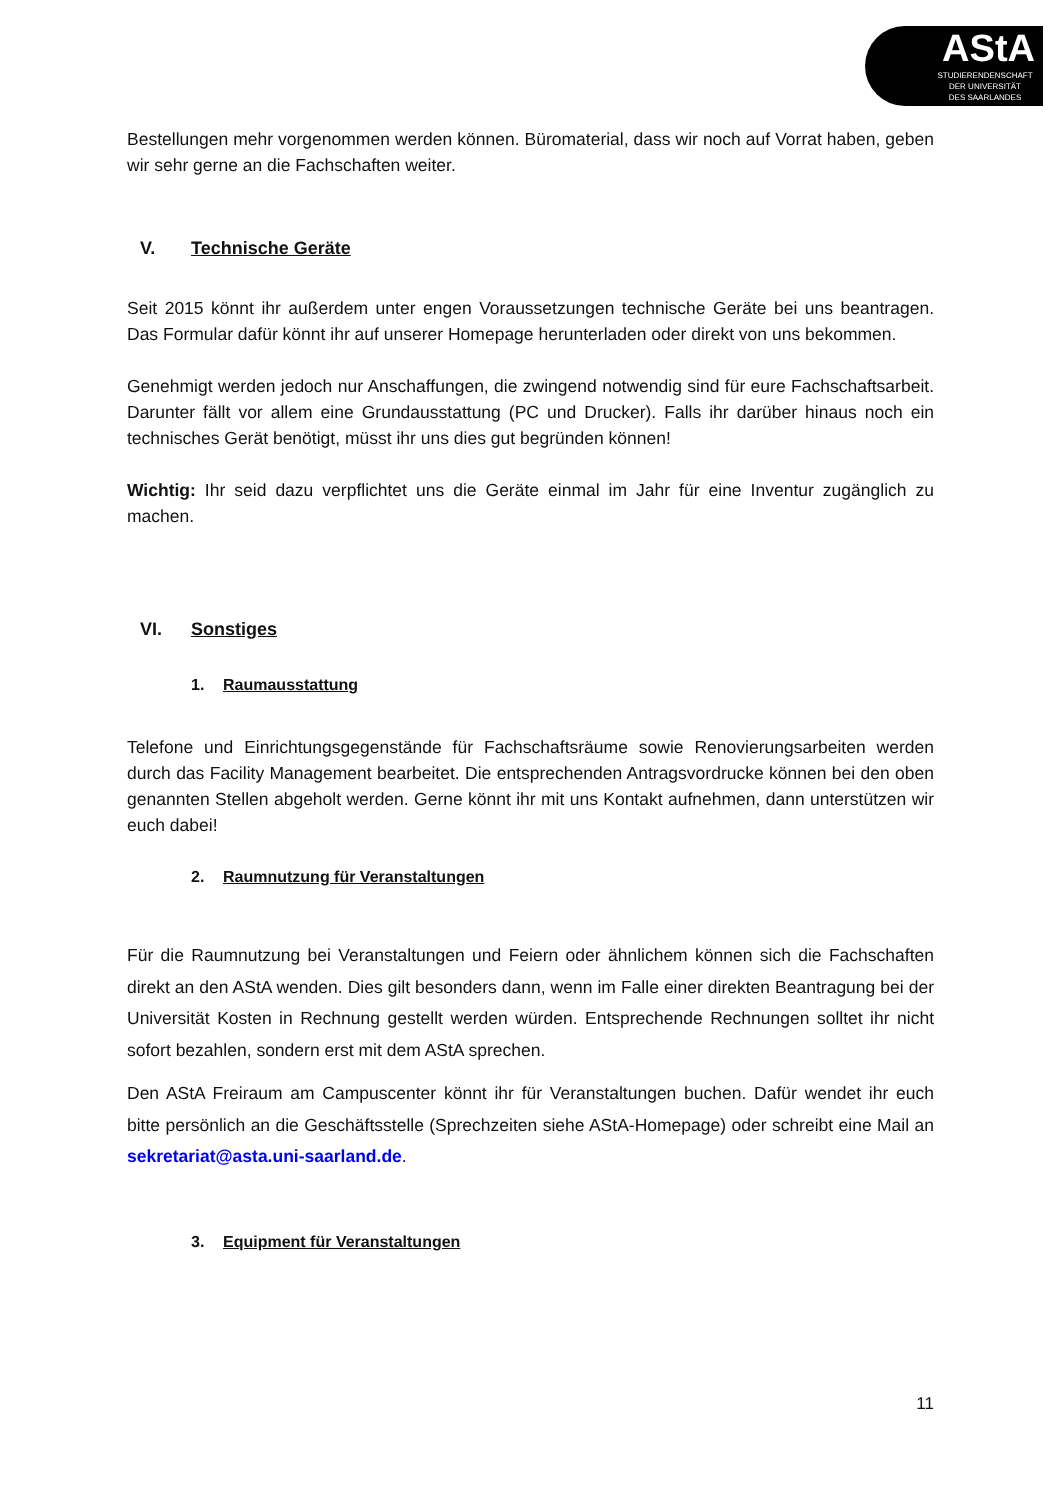AStA
STUDIERENDENSCHAFT
DER UNIVERSITÄT
DES SAARLANDES
Bestellungen mehr vorgenommen werden können. Büromaterial, dass wir noch auf Vorrat haben, geben wir sehr gerne an die Fachschaften weiter.
V. Technische Geräte
Seit 2015 könnt ihr außerdem unter engen Voraussetzungen technische Geräte bei uns beantragen. Das Formular dafür könnt ihr auf unserer Homepage herunterladen oder direkt von uns bekommen.
Genehmigt werden jedoch nur Anschaffungen, die zwingend notwendig sind für eure Fachschaftsarbeit. Darunter fällt vor allem eine Grundausstattung (PC und Drucker). Falls ihr darüber hinaus noch ein technisches Gerät benötigt, müsst ihr uns dies gut begründen können!
Wichtig: Ihr seid dazu verpflichtet uns die Geräte einmal im Jahr für eine Inventur zugänglich zu machen.
VI. Sonstiges
1. Raumausstattung
Telefone und Einrichtungsgegenstände für Fachschaftsräume sowie Renovierungsarbeiten werden durch das Facility Management bearbeitet. Die entsprechenden Antragsvordrucke können bei den oben genannten Stellen abgeholt werden. Gerne könnt ihr mit uns Kontakt aufnehmen, dann unterstützen wir euch dabei!
2. Raumnutzung für Veranstaltungen
Für die Raumnutzung bei Veranstaltungen und Feiern oder ähnlichem können sich die Fachschaften direkt an den AStA wenden. Dies gilt besonders dann, wenn im Falle einer direkten Beantragung bei der Universität Kosten in Rechnung gestellt werden würden. Entsprechende Rechnungen solltet ihr nicht sofort bezahlen, sondern erst mit dem AStA sprechen.
Den AStA Freiraum am Campuscenter könnt ihr für Veranstaltungen buchen. Dafür wendet ihr euch bitte persönlich an die Geschäftsstelle (Sprechzeiten siehe AStA-Homepage) oder schreibt eine Mail an sekretariat@asta.uni-saarland.de.
3. Equipment für Veranstaltungen
11